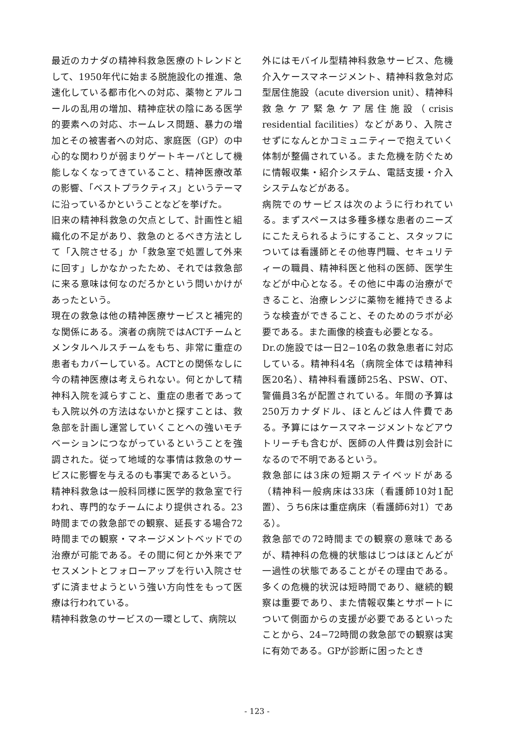最近のカナダの精神科救急医療のトレンドとして、1950年代に始まる脱施設化の推進、急速化している都市化への対応、薬物とアルコールの乱用の増加、精神症状の陰にある医学的要素への対応、ホームレス問題、暴力の増加とその被害者への対応、家庭医（GP）の中心的な関わりが弱まりゲートキーパとして機能しなくなってきていること、精神医療改革の影響、「ベストプラクティス」というテーマに沿っているかということなどを挙げた。
旧来の精神科救急の欠点として、計画性と組織化の不足があり、救急のとるべき方法として「入院させる」か「救急室で処置して外来に回す」しかなかったため、それでは救急部に来る意味は何なのだろかという問いかけがあったという。
現在の救急は他の精神医療サービスと補完的な関係にある。演者の病院ではACTチームとメンタルヘルスチームをもち、非常に重症の患者もカバーしている。ACTとの関係なしに今の精神医療は考えられない。何とかして精神科入院を減らすこと、重症の患者であっても入院以外の方法はないかと探すことは、救急部を計画し運営していくことへの強いモチベーションにつながっているということを強調された。従って地域的な事情は救急のサービスに影響を与えるのも事実であるという。
精神科救急は一般科同様に医学的救急室で行われ、専門的なチームにより提供される。23時間までの救急部での観察、延長する場合72時間までの観察・マネージメントベッドでの治療が可能である。その間に何とか外来でアセスメントとフォローアップを行い入院させずに済ませようという強い方向性をもって医療は行われている。
精神科救急のサービスの一環として、病院以
外にはモバイル型精神科救急サービス、危機介入ケースマネージメント、精神科救急対応型居住施設（acute diversion unit）、精神科救急ケア緊急ケア居住施設（crisis residential facilities）などがあり、入院させずになんとかコミュニティーで抱えていく体制が整備されている。また危機を防ぐために情報収集・紹介システム、電話支援・介入システムなどがある。
病院でのサービスは次のように行われている。まずスペースは多種多様な患者のニーズにこたえられるようにすること、スタッフについては看護師とその他専門職、セキュリティーの職員、精神科医と他科の医師、医学生などが中心となる。その他に中毒の治療ができること、治療レンジに薬物を維持できるような検査ができること、そのためのラボが必要である。また画像的検査も必要となる。
Dr.の施設では一日2−10名の救急患者に対応している。精神科4名（病院全体では精神科医20名）、精神科看護師25名、PSW、OT、警備員3名が配置されている。年間の予算は250万カナダドル、ほとんどは人件費である。予算にはケースマネージメントなどアウトリーチも含むが、医師の人件費は別会計になるので不明であるという。
救急部には3床の短期ステイベッドがある（精神科一般病床は33床（看護師10対1配置）、うち6床は重症病床（看護師6対1）である）。
救急部での72時間までの観察の意味であるが、精神科の危機的状態はじつはほとんどが一過性の状態であることがその理由である。多くの危機的状況は短時間であり、継続的観察は重要であり、また情報収集とサポートについて側面からの支援が必要であるといったことから、24−72時間の救急部での観察は実に有効である。GPが診断に困ったとき
- 123 -